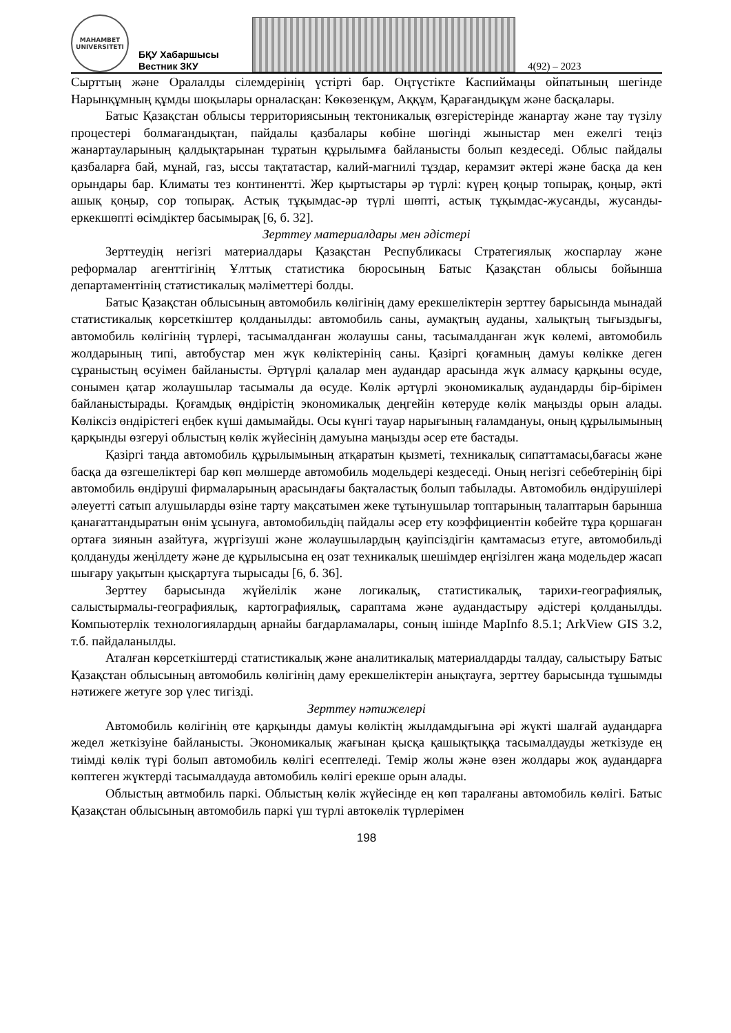MAHAMBET
UNIVERSITETI
БҚУ Хабаршысы
Вестник ЗКУ
4(92) – 2023
Сырттың және Оралалды сілемдерінің үстірті бар. Оңтүстікте Каспиймаңы ойпатының шегінде Нарынқұмның құмды шоқылары орналасқан: Көкөзенқұм, Аққұм, Қарағандықұм және басқалары.
Батыс Қазақстан облысы территориясының тектоникалық өзгерістерінде жанартау және тау түзілу процестері болмағандықтан, пайдалы қазбалары көбіне шөгінді жыныстар мен ежелгі теңіз жанартауларының қалдықтарынан тұратын құрылымға байланысты болып кездеседі. Облыс пайдалы қазбаларға бай, мұнай, газ, ыссы тақтатастар, калий-магнилі тұздар, керамзит әктері және басқа да кен орындары бар. Климаты тез континентті. Жер қыртыстары әр түрлі: күрең қоңыр топырақ, қоңыр, әкті ашық қоңыр, сор топырақ. Астық тұқымдас-әр түрлі шөпті, астық тұқымдас-жусанды, жусанды-еркекшөпті өсімдіктер басымырақ [6, б. 32].
Зерттеу материалдары мен әдістері
Зерттеудің негізгі материалдары Қазақстан Республикасы Стратегиялық жоспарлау және реформалар агенттігінің Ұлттық статистика бюросының Батыс Қазақстан облысы бойынша департаментінің статистикалық мәліметтері болды.
Батыс Қазақстан облысының автомобиль көлігінің даму ерекшеліктерін зерттеу барысында мынадай статистикалық көрсеткіштер қолданылды: автомобиль саны, аумақтың ауданы, халықтың тығыздығы, автомобиль көлігінің түрлері, тасымалданған жолаушы саны, тасымалданған жүк көлемі, автомобиль жолдарының типі, автобустар мен жүк көліктерінің саны. Қазіргі қоғамның дамуы көлікке деген сұраныстың өсуімен байланысты. Әртүрлі қалалар мен аудандар арасында жүк алмасу қарқыны өсуде, сонымен қатар жолаушылар тасымалы да өсуде. Көлік әртүрлі экономикалық аудандарды бір-бірімен байланыстырады. Қоғамдық өндірістің экономикалық деңгейін көтеруде көлік маңызды орын алады. Көліксіз өндірістегі еңбек күші дамымайды. Осы күнгі тауар нарығының ғаламдануы, оның құрылымының қарқынды өзгеруі облыстың көлік жүйесінің дамуына маңызды әсер ете бастады.
Қазіргі таңда автомобиль құрылымының атқаратын қызметі, техникалық сипаттамасы,бағасы және басқа да өзгешеліктері бар көп мөлшерде автомобиль модельдері кездеседі. Оның негізгі себебтерінің бірі автомобиль өндіруші фирмаларының арасындағы бақталастық болып табылады. Автомобиль өндірушілері әлеуетті сатып алушыларды өзіне тарту мақсатымен жеке тұтынушылар топтарының талаптарын барынша қанағаттандыратын өнім ұсынуға, автомобильдің пайдалы әсер ету коэффициентін көбейте тұра қоршаған ортаға зиянын азайтуға, жүргізуші және жолаушылардың қауіпсіздігін қамтамасыз етуге, автомобильді қолдануды жеңілдету және де құрылысына ең озат техникалық шешімдер еңгізілген жаңа модельдер жасап шығару уақытын қысқартуға тырысады [6, б. 36].
Зерттеу барысында жүйелілік және логикалық, статистикалық, тарихи-географиялық, салыстырмалы-географиялық, картографиялық, сараптама және аудандастыру әдістері қолданылды. Компьютерлік технологиялардың арнайы бағдарламалары, соның ішінде MapInfo 8.5.1; ArkView GIS 3.2, т.б. пайдаланылды.
Аталған көрсеткіштерді статистикалық және аналитикалық материалдарды талдау, салыстыру Батыс Қазақстан облысының автомобиль көлігінің даму ерекшеліктерін анықтауға, зерттеу барысында тұшымды нәтижеге жетуге зор үлес тигізді.
Зерттеу нәтижелері
Автомобиль көлігінің өте қарқынды дамуы көліктің жылдамдығына әрі жүкті шалғай аудандарға жедел жеткізуіне байланысты. Экономикалық жағынан қысқа қашықтыққа тасымалдауды жеткізуде ең тиімді көлік түрі болып автомобиль көлігі есептеледі. Темір жолы және өзен жолдары жоқ аудандарға көптеген жүктерді тасымалдауда автомобиль көлігі ерекше орын алады.
Облыстың автмобиль паркі. Облыстың көлік жүйесінде ең көп таралғаны автомобиль көлігі. Батыс Қазақстан облысының автомобиль паркі үш түрлі автокөлік түрлерімен
198